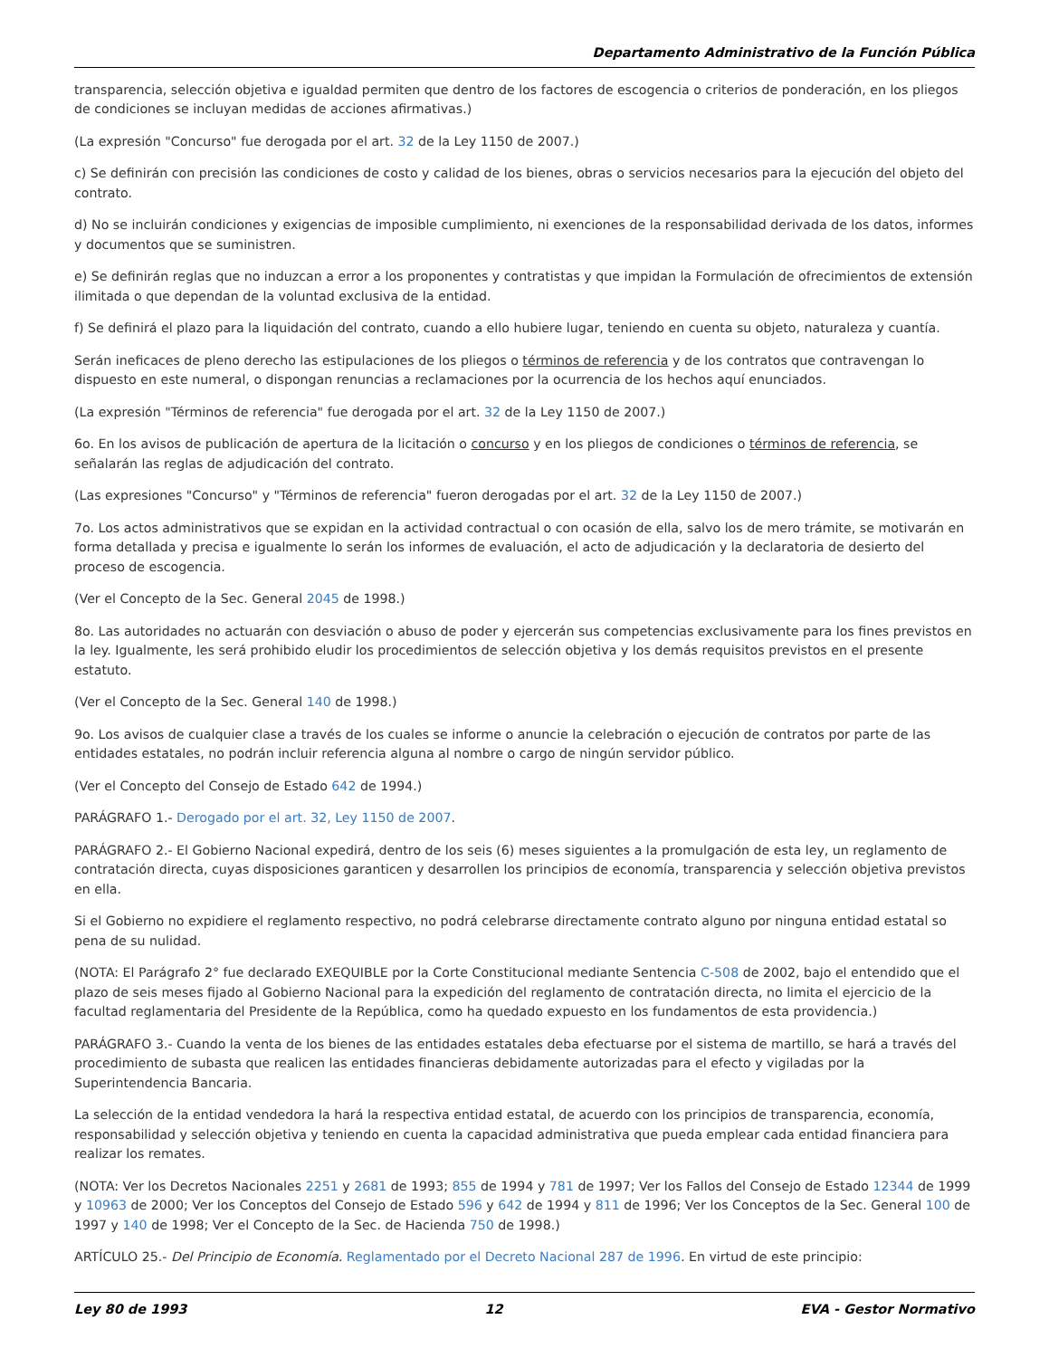Departamento Administrativo de la Función Pública
transparencia, selección objetiva e igualdad permiten que dentro de los factores de escogencia o criterios de ponderación, en los pliegos de condiciones se incluyan medidas de acciones afirmativas.)
(La expresión "Concurso" fue derogada por el art. 32 de la Ley 1150 de 2007.)
c) Se definirán con precisión las condiciones de costo y calidad de los bienes, obras o servicios necesarios para la ejecución del objeto del contrato.
d) No se incluirán condiciones y exigencias de imposible cumplimiento, ni exenciones de la responsabilidad derivada de los datos, informes y documentos que se suministren.
e) Se definirán reglas que no induzcan a error a los proponentes y contratistas y que impidan la Formulación de ofrecimientos de extensión ilimitada o que dependan de la voluntad exclusiva de la entidad.
f) Se definirá el plazo para la liquidación del contrato, cuando a ello hubiere lugar, teniendo en cuenta su objeto, naturaleza y cuantía.
Serán ineficaces de pleno derecho las estipulaciones de los pliegos o términos de referencia y de los contratos que contravengan lo dispuesto en este numeral, o dispongan renuncias a reclamaciones por la ocurrencia de los hechos aquí enunciados.
(La expresión "Términos de referencia" fue derogada por el art. 32 de la Ley 1150 de 2007.)
6o. En los avisos de publicación de apertura de la licitación o concurso y en los pliegos de condiciones o términos de referencia, se señalarán las reglas de adjudicación del contrato.
(Las expresiones "Concurso" y "Términos de referencia" fueron derogadas por el art. 32 de la Ley 1150 de 2007.)
7o. Los actos administrativos que se expidan en la actividad contractual o con ocasión de ella, salvo los de mero trámite, se motivarán en forma detallada y precisa e igualmente lo serán los informes de evaluación, el acto de adjudicación y la declaratoria de desierto del proceso de escogencia.
(Ver el Concepto de la Sec. General 2045 de 1998.)
8o. Las autoridades no actuarán con desviación o abuso de poder y ejercerán sus competencias exclusivamente para los fines previstos en la ley. Igualmente, les será prohibido eludir los procedimientos de selección objetiva y los demás requisitos previstos en el presente estatuto.
(Ver el Concepto de la Sec. General 140 de 1998.)
9o. Los avisos de cualquier clase a través de los cuales se informe o anuncie la celebración o ejecución de contratos por parte de las entidades estatales, no podrán incluir referencia alguna al nombre o cargo de ningún servidor público.
(Ver el Concepto del Consejo de Estado 642 de 1994.)
PARÁGRAFO 1.- Derogado por el art. 32, Ley 1150 de 2007.
PARÁGRAFO 2.- El Gobierno Nacional expedirá, dentro de los seis (6) meses siguientes a la promulgación de esta ley, un reglamento de contratación directa, cuyas disposiciones garanticen y desarrollen los principios de economía, transparencia y selección objetiva previstos en ella.
Si el Gobierno no expidiere el reglamento respectivo, no podrá celebrarse directamente contrato alguno por ninguna entidad estatal so pena de su nulidad.
(NOTA: El Parágrafo 2° fue declarado EXEQUIBLE por la Corte Constitucional mediante Sentencia C-508 de 2002, bajo el entendido que el plazo de seis meses fijado al Gobierno Nacional para la expedición del reglamento de contratación directa, no limita el ejercicio de la facultad reglamentaria del Presidente de la República, como ha quedado expuesto en los fundamentos de esta providencia.)
PARÁGRAFO 3.- Cuando la venta de los bienes de las entidades estatales deba efectuarse por el sistema de martillo, se hará a través del procedimiento de subasta que realicen las entidades financieras debidamente autorizadas para el efecto y vigiladas por la Superintendencia Bancaria.
La selección de la entidad vendedora la hará la respectiva entidad estatal, de acuerdo con los principios de transparencia, economía, responsabilidad y selección objetiva y teniendo en cuenta la capacidad administrativa que pueda emplear cada entidad financiera para realizar los remates.
(NOTA: Ver los Decretos Nacionales 2251 y 2681 de 1993; 855 de 1994 y 781 de 1997; Ver los Fallos del Consejo de Estado 12344 de 1999 y 10963 de 2000; Ver los Conceptos del Consejo de Estado 596 y 642 de 1994 y 811 de 1996; Ver los Conceptos de la Sec. General 100 de 1997 y 140 de 1998; Ver el Concepto de la Sec. de Hacienda 750 de 1998.)
ARTÍCULO 25.- Del Principio de Economía. Reglamentado por el Decreto Nacional 287 de 1996. En virtud de este principio:
Ley 80 de 1993 12 EVA - Gestor Normativo